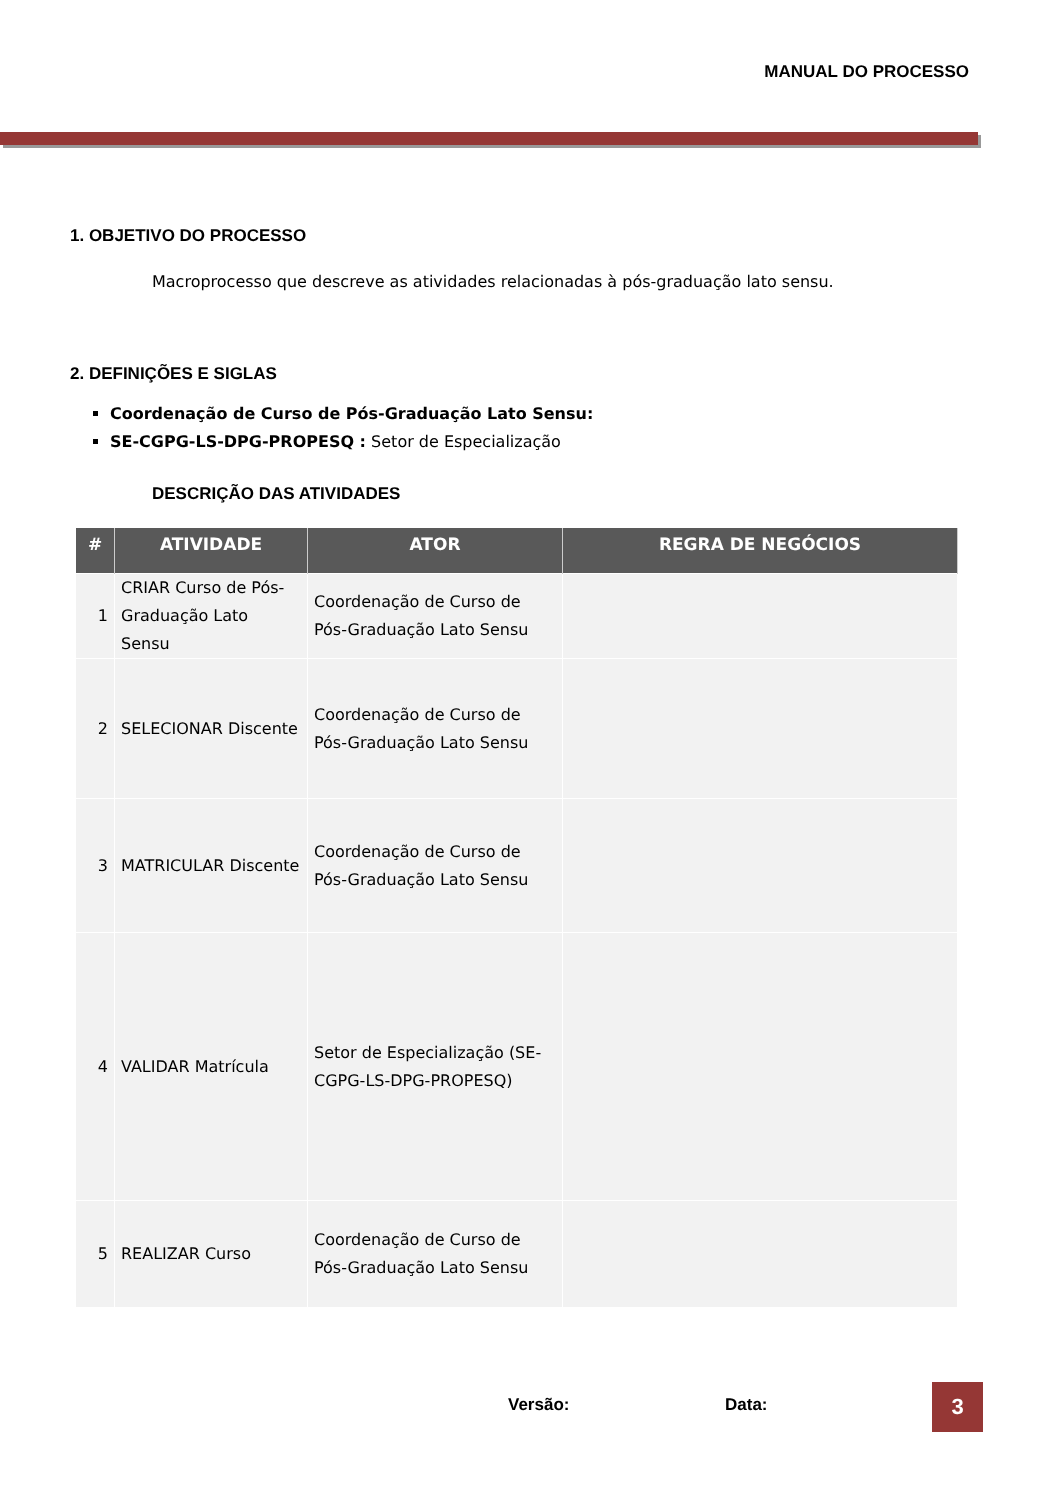MANUAL DO PROCESSO
1. OBJETIVO DO PROCESSO
Macroprocesso que descreve as atividades relacionadas à pós-graduação lato sensu.
2. DEFINIÇÕES E SIGLAS
Coordenação de Curso de Pós-Graduação Lato Sensu:
SE-CGPG-LS-DPG-PROPESQ : Setor de Especialização
DESCRIÇÃO DAS ATIVIDADES
| # | ATIVIDADE | ATOR | REGRA DE NEGÓCIOS |
| --- | --- | --- | --- |
| 1 | CRIAR Curso de Pós-Graduação Lato Sensu | Coordenação de Curso de Pós-Graduação Lato Sensu | |
| 2 | SELECIONAR Discente | Coordenação de Curso de Pós-Graduação Lato Sensu | |
| 3 | MATRICULAR Discente | Coordenação de Curso de Pós-Graduação Lato Sensu | |
| 4 | VALIDAR Matrícula | Setor de Especialização (SE-CGPG-LS-DPG-PROPESQ) | |
| 5 | REALIZAR Curso | Coordenação de Curso de Pós-Graduação Lato Sensu | |
Versão: Data: 3